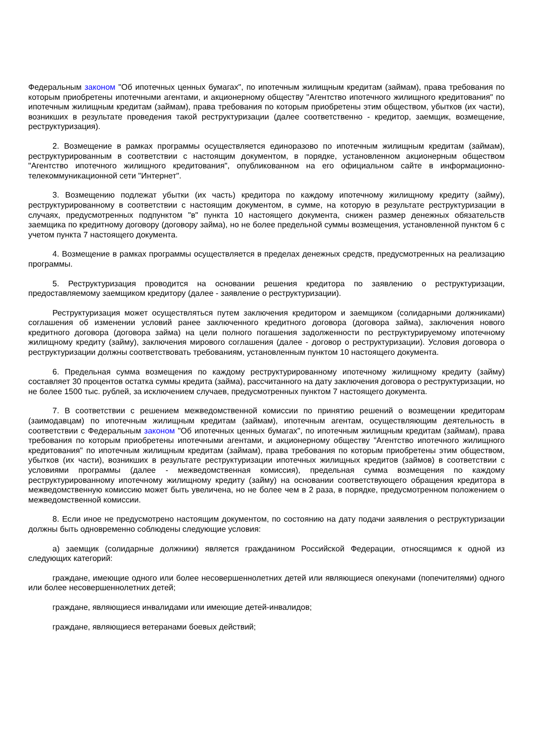Федеральным законом "Об ипотечных ценных бумагах", по ипотечным жилищным кредитам (займам), права требования по которым приобретены ипотечными агентами, и акционерному обществу "Агентство ипотечного жилищного кредитования" по ипотечным жилищным кредитам (займам), права требования по которым приобретены этим обществом, убытков (их части), возникших в результате проведения такой реструктуризации (далее соответственно - кредитор, заемщик, возмещение, реструктуризация).
2. Возмещение в рамках программы осуществляется единоразово по ипотечным жилищным кредитам (займам), реструктурированным в соответствии с настоящим документом, в порядке, установленном акционерным обществом "Агентство ипотечного жилищного кредитования", опубликованном на его официальном сайте в информационно-телекоммуникационной сети "Интернет".
3. Возмещению подлежат убытки (их часть) кредитора по каждому ипотечному жилищному кредиту (займу), реструктурированному в соответствии с настоящим документом, в сумме, на которую в результате реструктуризации в случаях, предусмотренных подпунктом "в" пункта 10 настоящего документа, снижен размер денежных обязательств заемщика по кредитному договору (договору займа), но не более предельной суммы возмещения, установленной пунктом 6 с учетом пункта 7 настоящего документа.
4. Возмещение в рамках программы осуществляется в пределах денежных средств, предусмотренных на реализацию программы.
5. Реструктуризация проводится на основании решения кредитора по заявлению о реструктуризации, предоставляемому заемщиком кредитору (далее - заявление о реструктуризации).
Реструктуризация может осуществляться путем заключения кредитором и заемщиком (солидарными должниками) соглашения об изменении условий ранее заключенного кредитного договора (договора займа), заключения нового кредитного договора (договора займа) на цели полного погашения задолженности по реструктурируемому ипотечному жилищному кредиту (займу), заключения мирового соглашения (далее - договор о реструктуризации). Условия договора о реструктуризации должны соответствовать требованиям, установленным пунктом 10 настоящего документа.
6. Предельная сумма возмещения по каждому реструктурированному ипотечному жилищному кредиту (займу) составляет 30 процентов остатка суммы кредита (займа), рассчитанного на дату заключения договора о реструктуризации, но не более 1500 тыс. рублей, за исключением случаев, предусмотренных пунктом 7 настоящего документа.
7. В соответствии с решением межведомственной комиссии по принятию решений о возмещении кредиторам (заимодавцам) по ипотечным жилищным кредитам (займам), ипотечным агентам, осуществляющим деятельность в соответствии с Федеральным законом "Об ипотечных ценных бумагах", по ипотечным жилищным кредитам (займам), права требования по которым приобретены ипотечными агентами, и акционерному обществу "Агентство ипотечного жилищного кредитования" по ипотечным жилищным кредитам (займам), права требования по которым приобретены этим обществом, убытков (их части), возникших в результате реструктуризации ипотечных жилищных кредитов (займов) в соответствии с условиями программы (далее - межведомственная комиссия), предельная сумма возмещения по каждому реструктурированному ипотечному жилищному кредиту (займу) на основании соответствующего обращения кредитора в межведомственную комиссию может быть увеличена, но не более чем в 2 раза, в порядке, предусмотренном положением о межведомственной комиссии.
8. Если иное не предусмотрено настоящим документом, по состоянию на дату подачи заявления о реструктуризации должны быть одновременно соблюдены следующие условия:
а) заемщик (солидарные должники) является гражданином Российской Федерации, относящимся к одной из следующих категорий:
граждане, имеющие одного или более несовершеннолетних детей или являющиеся опекунами (попечителями) одного или более несовершеннолетних детей;
граждане, являющиеся инвалидами или имеющие детей-инвалидов;
граждане, являющиеся ветеранами боевых действий;